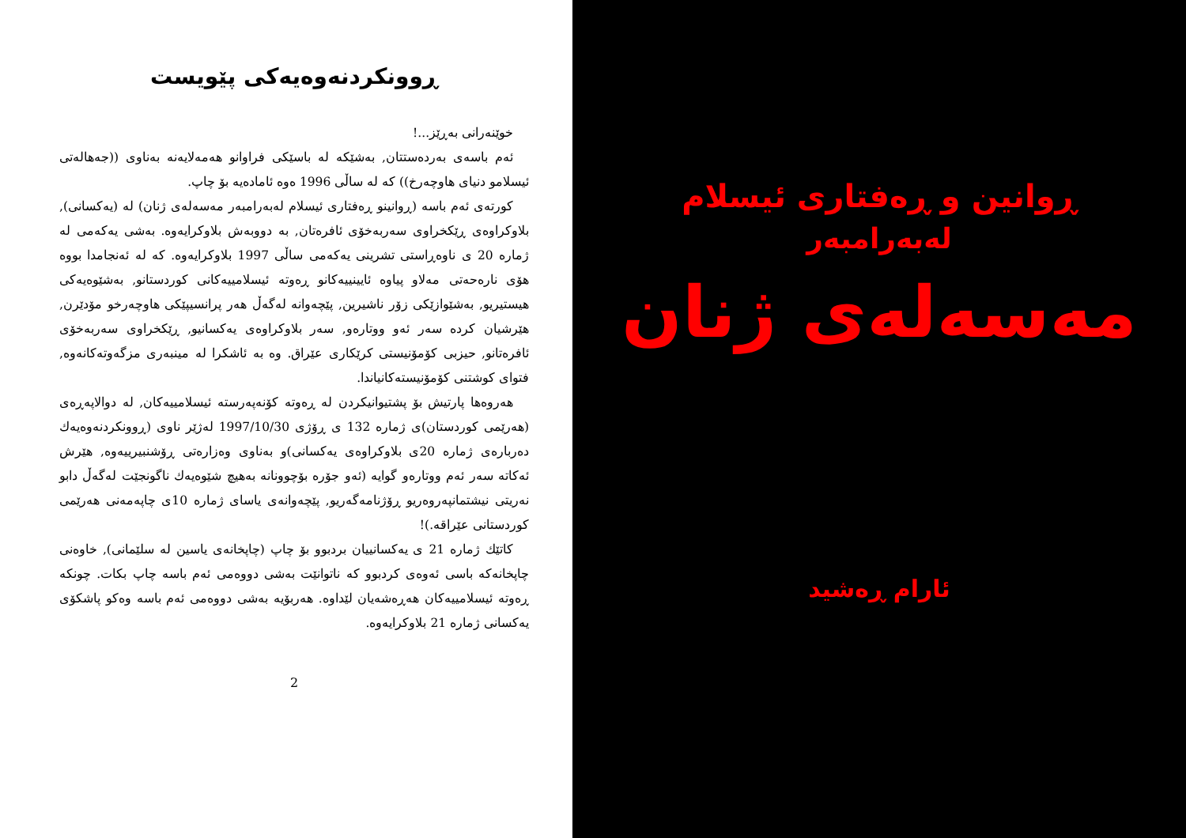ڕوونکردنەوەیەکی پێویست
خوێنەرانی بەڕێز...!
ئەم باسەی بەردەستتان, بەشێکە لە باسێکی فراوانو هەمەلایەنە بەناوی ((جەهالەتی ئیسلامو دنیای هاوچەرخ)) کە لە ساڵی 1996 ەوە ئامادەیە بۆ چاپ.
کورتەی ئەم باسە (ڕوانینو ڕەفتاری ئیسلام لەبەرامبەر مەسەلەی ژنان) لە (یەکسانی), بلاوکراوەی ڕێکخراوی سەربەخۆی ئافرەتان, بە دووبەش بلاوکرایەوە. بەشی یەکەمی لە ژمارە 20 ی ناوەڕاستی تشرینی یەکەمی ساڵی 1997 بلاوکرایەوە. کە لە ئەنجامدا بووە هۆی نارەحەتی مەلاو پیاوە ئایینییەکانو ڕەوتە ئیسلامییەکانی کوردستانو, بەشێوەیەکی هیستیریو, بەشێوازێکی زۆر ناشیرین, پێچەوانە لەگەڵ هەر پرانسیپێکی هاوچەرخو مۆدێرن, هێرشیان کردە سەر ئەو ووتارەو, سەر بلاوکراوەی یەکسانیو, ڕێکخراوی سەربەخۆی ئافرەتانو, حیزبی کۆمۆنیستی کرێکاری عێراق. وە بە ئاشکرا لە مینبەری مزگەوتەکانەوە, فتوای کوشتنی کۆمۆنیستەکانیاندا.
هەروەها پارتیش بۆ پشتیوانیکردن لە ڕەوتە کۆنەپەرستە ئیسلامییەکان, لە دوالاپەڕەی (هەرێمی کوردستان)ی ژمارە 132 ی ڕۆژی 1997/10/30 لەژێر ناوی (ڕوونکردنەوەیەك دەربارەی ژمارە 20ی بلاوکراوەی یەکسانی)و بەناوی وەزارەتی ڕۆشنبیرییەوە, هێرش ئەکاتە سەر ئەم ووتارەو گوایە (ئەو جۆرە بۆچوونانە بەهیچ شێوەیەك ناگونجێت لەگەڵ دابو نەریتی نیشتمانپەروەریو ڕۆژنامەگەریو, پێچەوانەی یاسای ژمارە 10ی چاپەمەنی هەرێمی کوردستانی عێراقە.)!
کاتێك ژمارە 21 ی یەکسانییان بردبوو بۆ چاپ (چاپخانەی یاسین لە سلێمانی), خاوەنی چاپخانەکە باسی ئەوەی کردبوو کە ناتوانێت بەشی دووەمی ئەم باسە چاپ بکات. چونکە ڕەوتە ئیسلامییەکان هەڕەشەیان لێداوە. هەربۆیە بەشی دووەمی ئەم باسە وەکو پاشکۆی یەکسانی ژمارە 21 بلاوکرایەوە.
2
ڕوانین و ڕەفتاری ئیسلام
لەبەرامبەر
مەسەلەی ژنان
ئارام ڕەشید